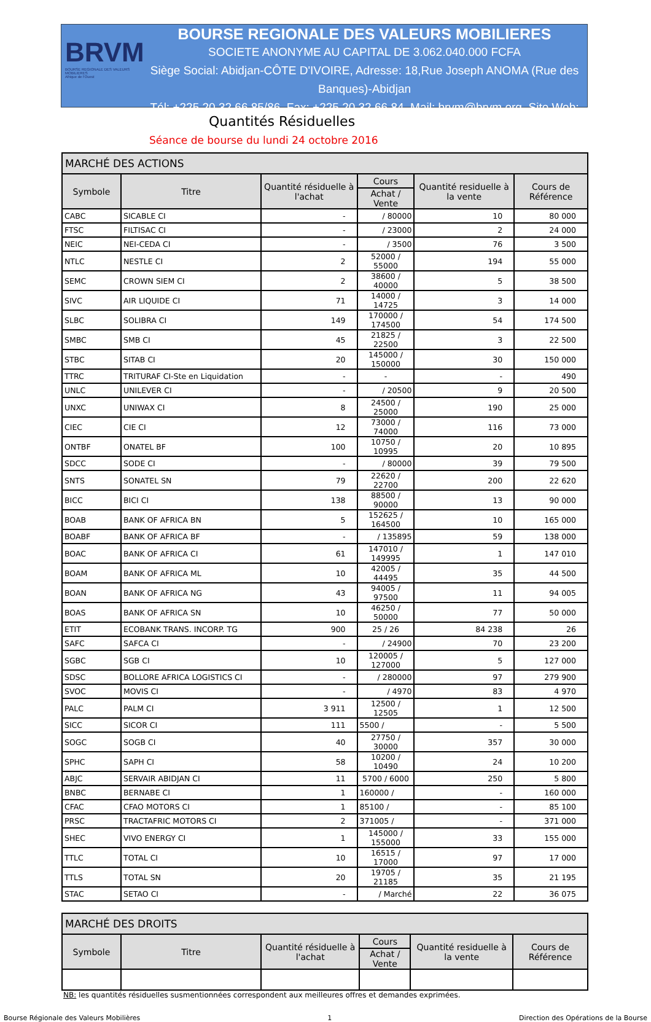BRVM
BOURSE REGIONALE DES VALEURS MOBILIERES
Afrique de l'Ouest
BOURSE REGIONALE DES VALEURS MOBILIERES
SOCIETE ANONYME AU CAPITAL DE 3.062.040.000 FCFA
Siège Social: Abidjan-CÔTE D'IVOIRE, Adresse: 18,Rue Joseph ANOMA (Rue des Banques)-Abidjan
Tél: +225 20 32 66 85/86, Fax: +225 20 32 66 84, Mail: brvm@brvm.org, Site Web: www.brvm.org
Quantités Résiduelles
Séance de bourse du lundi 24 octobre 2016
| MARCHÉ DES ACTIONS | | | | | |
| --- | --- | --- | --- | --- | --- |
| Symbole | Titre | Quantité résiduelle à l'achat | Cours | Quantité residuelle à la vente | Cours de Référence |
| | | | Achat / Vente | | |
| CABC | SICABLE CI | - | / 80000 | 10 | 80 000 |
| FTSC | FILTISAC CI | - | / 23000 | 2 | 24 000 |
| NEIC | NEI-CEDA CI | - | / 3500 | 76 | 3 500 |
| NTLC | NESTLE CI | 2 | 52000 / 55000 | 194 | 55 000 |
| SEMC | CROWN SIEM CI | 2 | 38600 / 40000 | 5 | 38 500 |
| SIVC | AIR LIQUIDE CI | 71 | 14000 / 14725 | 3 | 14 000 |
| SLBC | SOLIBRA CI | 149 | 170000 / 174500 | 54 | 174 500 |
| SMBC | SMB CI | 45 | 21825 / 22500 | 3 | 22 500 |
| STBC | SITAB CI | 20 | 145000 / 150000 | 30 | 150 000 |
| TTRC | TRITURAF CI-Ste en Liquidation | - | - | - | 490 |
| UNLC | UNILEVER CI | - | / 20500 | 9 | 20 500 |
| UNXC | UNIWAX CI | 8 | 24500 / 25000 | 190 | 25 000 |
| CIEC | CIE CI | 12 | 73000 / 74000 | 116 | 73 000 |
| ONTBF | ONATEL BF | 100 | 10750 / 10995 | 20 | 10 895 |
| SDCC | SODE CI | - | / 80000 | 39 | 79 500 |
| SNTS | SONATEL SN | 79 | 22620 / 22700 | 200 | 22 620 |
| BICC | BICI CI | 138 | 88500 / 90000 | 13 | 90 000 |
| BOAB | BANK OF AFRICA BN | 5 | 152625 / 164500 | 10 | 165 000 |
| BOABF | BANK OF AFRICA BF | - | / 135895 | 59 | 138 000 |
| BOAC | BANK OF AFRICA CI | 61 | 147010 / 149995 | 1 | 147 010 |
| BOAM | BANK OF AFRICA ML | 10 | 42005 / 44495 | 35 | 44 500 |
| BOAN | BANK OF AFRICA NG | 43 | 94005 / 97500 | 11 | 94 005 |
| BOAS | BANK OF AFRICA SN | 10 | 46250 / 50000 | 77 | 50 000 |
| ETIT | ECOBANK TRANS. INCORP. TG | 900 | 25 / 26 | 84 238 | 26 |
| SAFC | SAFCA CI | - | / 24900 | 70 | 23 200 |
| SGBC | SGB CI | 10 | 120005 / 127000 | 5 | 127 000 |
| SDSC | BOLLORE AFRICA LOGISTICS CI | - | / 280000 | 97 | 279 900 |
| SVOC | MOVIS CI | - | / 4970 | 83 | 4 970 |
| PALC | PALM CI | 3 911 | 12500 / 12505 | 1 | 12 500 |
| SICC | SICOR CI | 111 | 5500 / | - | 5 500 |
| SOGC | SOGB CI | 40 | 27750 / 30000 | 357 | 30 000 |
| SPHC | SAPH CI | 58 | 10200 / 10490 | 24 | 10 200 |
| ABJC | SERVAIR ABIDJAN CI | 11 | 5700 / 6000 | 250 | 5 800 |
| BNBC | BERNABE CI | 1 | 160000 / | - | 160 000 |
| CFAC | CFAO MOTORS CI | 1 | 85100 / | - | 85 100 |
| PRSC | TRACTAFRIC MOTORS CI | 2 | 371005 / | - | 371 000 |
| SHEC | VIVO ENERGY CI | 1 | 145000 / 155000 | 33 | 155 000 |
| TTLC | TOTAL CI | 10 | 16515 / 17000 | 97 | 17 000 |
| TTLS | TOTAL SN | 20 | 19705 / 21185 | 35 | 21 195 |
| STAC | SETAO CI | - | / Marché | 22 | 36 075 |
| MARCHÉ DES DROITS | | | | | |
| --- | --- | --- | --- | --- | --- |
| Symbole | Titre | Quantité résiduelle à l'achat | Cours | Quantité residuelle à la vente | Cours de Référence |
| | | | Achat / Vente | | |
NB: les quantités résiduelles susmentionnées correspondent aux meilleures offres et demandes exprimées.
Bourse Régionale des Valeurs Mobilières 1 Direction des Opérations de la Bourse